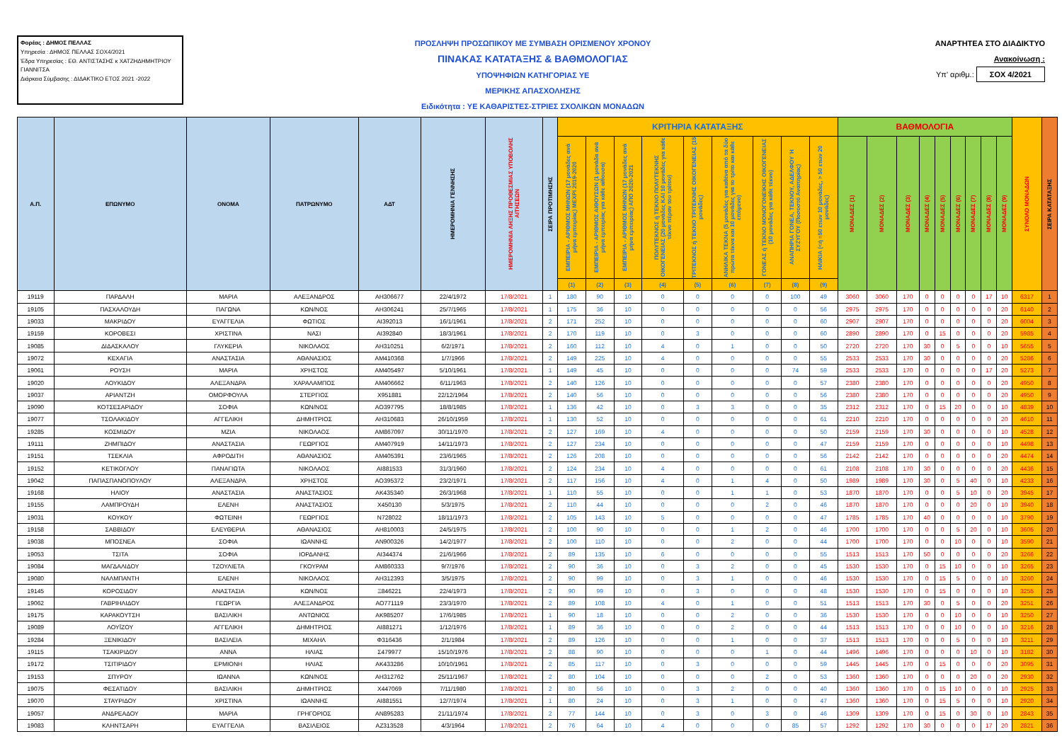Φορέας : ΔΗΜΟΣ ΠΕΛΛΑΣ
Υπηρεσία : ΔΗΜΟΣ ΠΕΛΛΑΣ ΣΟΧ4/2021
Έδρα Υπηρεσίας : ΕΘ. ΑΝΤΙΣΤΑΣΗΣ κ ΧΑΤΖΗΔΗΜΗΤΡΙΟΥ ΓΙΑΝΝΙΤΣΑ
Διάρκεια Σύμβασης : ΔΙΔΑΚΤΙΚΟ ΕΤΟΣ 2021 -2022
ΠΡΟΣΛΗΨΗ ΠΡΟΣΩΠΙΚΟΥ ΜΕ ΣΥΜΒΑΣΗ ΟΡΙΣΜΕΝΟΥ ΧΡΟΝΟΥ
ΠΙΝΑΚΑΣ ΚΑΤΑΤΑΞΗΣ & ΒΑΘΜΟΛΟΓΙΑΣ
ΥΠΟΨΗΦΙΩΝ ΚΑΤΗΓΟΡΙΑΣ ΥΕ
ΜΕΡΙΚΗΣ ΑΠΑΣΧΟΛΗΣΗΣ
Ειδικότητα : ΥΕ ΚΑΘΑΡΙΣΤΕΣ-ΣΤΡΙΕΣ ΣΧΟΛΙΚΩΝ ΜΟΝΑΔΩΝ
ΑΝΑΡΤΗΤΕΑ ΣΤΟ ΔΙΑΔΙΚΤΥΟ
Ανακοίνωση :
Υπ' αριθμ.: ΣΟΧ 4/2021
| Α.Π. | ΕΠΩΝΥΜΟ | ΟΝΟΜΑ | ΠΑΤΡΩΝΥΜΟ | ΑΔΤ | ΗΜΕΡΟΜΗΝΙΑ ΓΕΝΝΗΣΗΣ | ΗΜΕΡΟΜΗΝΙΑ ΛΗΞΗΣ ΠΡΟΘΕΣΜΙΑΣ ΥΠΟΒΟΛΗΣ ΑΙΤΗΣΕΩΝ | ΣΕΙΡΑ ΠΡΟΤΙΜΗΣΗΣ | ΚΡΙΤΗΡΙΑ ΚΑΤΑΤΑΞΗΣ | | | | | | | | | ΒΑΘΜΟΛΟΓΙΑ | | | | | | | | | ΣΥΝΟΛΟ ΜΟΝΑΔΩΝ | ΣΕΙΡΑ ΚΑΤΑΤΑΞΗΣ |
| --- | --- | --- | --- | --- | --- | --- | --- | --- | --- | --- | --- | --- | --- | --- | --- | --- | --- | --- | --- | --- | --- | --- | --- | --- | --- | --- | --- |
| | | | | | | | | ΕΜΠΕΙΡΙΑ - ΑΡΙΘΜΟΣ ΜΗΝΩΝ (17 μονάδες ανά μήνα εμπειρίας) ΜΕΧΡΙ 2019-2020 | ΕΜΠΕΙΡΙΑ - ΑΡΙΘΜΟΣ ΑΙΘΟΥΣΩΝ (1 μονάδα ανά μήνα εμπειρίας για κάθε αίθουσα) | ΕΜΠΕΙΡΙΑ - ΑΡΙΘΜΟΣ ΜΗΝΩΝ (17 μονάδες ανά μήνα εμπειρίας) ΑΠΟ 2020-2021 | ΠΟΛΥΤΕΚΝΟΣ ή ΤΕΚΝΟ ΠΟΛΥΤΕΚΝΗΣ ΟΙΚΟΓΕΝΕΙΑΣ (20 μονάδες ΚΑΙ 10 μονάδες για κάθε τέκνο πέραν του τρίτου) | ΤΡΙΤΕΚΝΟΣ ή ΤΕΚΝΟ ΤΡΙΤΕΚΝΗΣ ΟΙΚΟΓΕΝΕΙΑΣ (15 μονάδες) | ΑΝΗΛΙΚΑ ΤΕΚΝΑ (5 μονάδες για καθένα από τα δύο πρώτα τέκνα και 10 μονάδες για το τρίτο και κάθε επόμενο) | ΓΟΝΕΑΣ ή ΤΕΚΝΟ ΜΟΝΟΓΟΝΕΙΚΗΣ ΟΙΚΟΓΕΝΕΙΑΣ (10 μονάδες για κάθε τέκνο) | ΑΝΑΠΗΡΙΑ ΓΟΝΕΑ, ΤΕΚΝΟΥ, ΑΔΕΛΦΟΥ Ή ΣΥΖΥΓΟΥ (Ποσοστό Αναπηρίας) | ΗΛΙΚΙΑ (<ή =50 ετών 10 μονάδες, > 50 ετών 20 μονάδες) | ΜΟΝΑΔΕΣ (1) | ΜΟΝΑΔΕΣ (2) | ΜΟΝΑΔΕΣ (3) | ΜΟΝΑΔΕΣ (4) | ΜΟΝΑΔΕΣ (5) | ΜΟΝΑΔΕΣ (6) | ΜΟΝΑΔΕΣ (7) | ΜΟΝΑΔΕΣ (8) | ΜΟΝΑΔΕΣ (9) | | |
| | | | | | | | | (1) | (2) | (3) | (4) | (5) | (6) | (7) | (8) | (9) | | | | | | | | | | | |
| 19119 | ΠΑΡΔΑΛΗ | ΜΑΡΙΑ | ΑΛΕΞΑΝΔΡΟΣ | ΑΗ306677 | 22/4/1972 | 17/8/2021 | 1 | 180 | 90 | 10 | 0 | 0 | 0 | 0 | 100 | 49 | 3060 | 3060 | 170 | 0 | 0 | 0 | 0 | 17 | 10 | 6317 | 1 |
| 19105 | ΠΑΣΧΑΛΟΥΔΗ | ΠΑΓΩΝΑ | ΚΩΝ/ΝΟΣ | ΑΗ306241 | 25/7/1965 | 17/8/2021 | 1 | 175 | 36 | 10 | 0 | 0 | 0 | 0 | 0 | 56 | 2975 | 2975 | 170 | 0 | 0 | 0 | 0 | 0 | 20 | 6140 | 2 |
| 19033 | ΜΑΚΡΙΔΟΥ | ΕΥΑΓΓΕΛΙΑ | ΦΩΤΙΟΣ | ΑΙ392013 | 16/1/1961 | 17/8/2021 | 2 | 171 | 252 | 10 | 0 | 0 | 0 | 0 | 0 | 60 | 2907 | 2907 | 170 | 0 | 0 | 0 | 0 | 0 | 20 | 6004 | 3 |
| 19159 | ΚΟΡΟΒΕΣΙ | ΧΡΙΣΤΙΝΑ | ΝΑΣΙ | ΑΙ392840 | 18/3/1961 | 17/8/2021 | 2 | 170 | 119 | 10 | 0 | 3 | 0 | 0 | 0 | 60 | 2890 | 2890 | 170 | 0 | 15 | 0 | 0 | 0 | 20 | 5985 | 4 |
| 19085 | ΔΙΔΑΣΚΑΛΟΥ | ΓΛΥΚΕΡΙΑ | ΝΙΚΟΛΑΟΣ | ΑΗ310251 | 6/2/1971 | 17/8/2021 | 2 | 160 | 112 | 10 | 4 | 0 | 1 | 0 | 0 | 50 | 2720 | 2720 | 170 | 30 | 0 | 5 | 0 | 0 | 10 | 5655 | 5 |
| 19072 | ΚΕΧΑΓΙΑ | ΑΝΑΣΤΑΣΙΑ | ΑΘΑΝΑΣΙΟΣ | ΑΜ410368 | 1/7/1966 | 17/8/2021 | 2 | 149 | 225 | 10 | 4 | 0 | 0 | 0 | 0 | 55 | 2533 | 2533 | 170 | 30 | 0 | 0 | 0 | 0 | 20 | 5286 | 6 |
| 19061 | ΡΟΥΣΗ | ΜΑΡΙΑ | ΧΡΗΣΤΟΣ | ΑΜ405497 | 5/10/1961 | 17/8/2021 | 1 | 149 | 45 | 10 | 0 | 0 | 0 | 0 | 74 | 59 | 2533 | 2533 | 170 | 0 | 0 | 0 | 0 | 17 | 20 | 5273 | 7 |
| 19020 | ΛΟΥΚΙΔΟΥ | ΑΛΕΞΑΝΔΡΑ | ΧΑΡΑΛΑΜΠΟΣ | ΑΜ406662 | 6/11/1963 | 17/8/2021 | 2 | 140 | 126 | 10 | 0 | 0 | 0 | 0 | 0 | 57 | 2380 | 2380 | 170 | 0 | 0 | 0 | 0 | 0 | 20 | 4950 | 8 |
| 19037 | ΑΡΙΑΝΤΖΗ | ΟΜΟΡΦΟΥΛΑ | ΣΤΕΡΓΙΟΣ | Χ951881 | 22/12/1964 | 17/8/2021 | 2 | 140 | 56 | 10 | 0 | 0 | 0 | 0 | 0 | 56 | 2380 | 2380 | 170 | 0 | 0 | 0 | 0 | 0 | 20 | 4950 | 9 |
| 19090 | ΚΟΤΣΕΣΑΡΙΔΟΥ | ΣΟΦΙΑ | ΚΩΝ/ΝΟΣ | ΑΟ397795 | 18/8/1985 | 17/8/2021 | 1 | 136 | 42 | 10 | 0 | 3 | 3 | 0 | 0 | 35 | 2312 | 2312 | 170 | 0 | 15 | 20 | 0 | 0 | 10 | 4839 | 10 |
| 19077 | ΤΣΟΛΑΚΙΔΟΥ | ΑΓΓΕΛΙΚΗ | ΔΗΜΗΤΡΙΟΣ | ΑΗ310683 | 26/10/1959 | 17/8/2021 | 1 | 130 | 52 | 10 | 0 | 0 | 0 | 0 | 0 | 61 | 2210 | 2210 | 170 | 0 | 0 | 0 | 0 | 0 | 20 | 4610 | 11 |
| 19285 | ΚΟΣΜΙΔΟΥ | ΜΖΙΑ | ΝΙΚΟΛΑΟΣ | ΑΜ867097 | 30/11/1970 | 17/8/2021 | 2 | 127 | 169 | 10 | 4 | 0 | 0 | 0 | 0 | 50 | 2159 | 2159 | 170 | 30 | 0 | 0 | 0 | 0 | 10 | 4528 | 12 |
| 19111 | ΖΗΜΠΙΔΟΥ | ΑΝΑΣΤΑΣΙΑ | ΓΕΩΡΓΙΟΣ | ΑΜ407919 | 14/11/1973 | 17/8/2021 | 2 | 127 | 234 | 10 | 0 | 0 | 0 | 0 | 0 | 47 | 2159 | 2159 | 170 | 0 | 0 | 0 | 0 | 0 | 10 | 4498 | 13 |
| 19151 | ΤΣΕΚΛΙΑ | ΑΦΡΟΔΙΤΗ | ΑΘΑΝΑΣΙΟΣ | ΑΜ405391 | 23/6/1965 | 17/8/2021 | 2 | 126 | 208 | 10 | 0 | 0 | 0 | 0 | 0 | 56 | 2142 | 2142 | 170 | 0 | 0 | 0 | 0 | 0 | 20 | 4474 | 14 |
| 19152 | ΚΕΤΙΚΟΓΛΟΥ | ΠΑΝΑΓΙΩΤΑ | ΝΙΚΟΛΑΟΣ | ΑΙ881533 | 31/3/1960 | 17/8/2021 | 2 | 124 | 234 | 10 | 4 | 0 | 0 | 0 | 0 | 61 | 2108 | 2108 | 170 | 30 | 0 | 0 | 0 | 0 | 20 | 4436 | 15 |
| 19042 | ΠΑΠΑΣΠΑΝΟΠΟΥΛΟΥ | ΑΛΕΞΑΝΔΡΑ | ΧΡΗΣΤΟΣ | ΑΟ395372 | 23/2/1971 | 17/8/2021 | 2 | 117 | 156 | 10 | 4 | 0 | 1 | 4 | 0 | 50 | 1989 | 1989 | 170 | 30 | 0 | 5 | 40 | 0 | 10 | 4233 | 16 |
| 19168 | ΗΛΙΟΥ | ΑΝΑΣΤΑΣΙΑ | ΑΝΑΣΤΑΣΙΟΣ | ΑΚ435340 | 26/3/1968 | 17/8/2021 | 1 | 110 | 55 | 10 | 0 | 0 | 1 | 1 | 0 | 53 | 1870 | 1870 | 170 | 0 | 0 | 5 | 10 | 0 | 20 | 3945 | 17 |
| 19155 | ΛΑΜΠΡΟΥΔΗ | ΕΛΕΝΗ | ΑΝΑΣΤΑΣΙΟΣ | Χ450130 | 5/3/1975 | 17/8/2021 | 2 | 110 | 44 | 10 | 0 | 0 | 0 | 2 | 0 | 46 | 1870 | 1870 | 170 | 0 | 0 | 0 | 20 | 0 | 10 | 3940 | 18 |
| 19031 | ΚΟΥΚΟΥ | ΦΩΤΕΙΝΗ | ΓΕΩΡΓΙΟΣ | Ν728022 | 18/11/1973 | 17/8/2021 | 2 | 105 | 143 | 10 | 5 | 0 | 0 | 0 | 0 | 47 | 1785 | 1785 | 170 | 40 | 0 | 0 | 0 | 0 | 10 | 3790 | 19 |
| 19158 | ΣΑΒΒΙΔΟΥ | ΕΛΕΥΘΕΡΙΑ | ΑΘΑΝΑΣΙΟΣ | ΑΗ810003 | 24/5/1975 | 17/8/2021 | 2 | 100 | 90 | 10 | 0 | 0 | 1 | 2 | 0 | 46 | 1700 | 1700 | 170 | 0 | 0 | 5 | 20 | 0 | 10 | 3605 | 20 |
| 19038 | ΜΠΟΣΝΕΑ | ΣΟΦΙΑ | ΙΩΑΝΝΗΣ | ΑΝ900326 | 14/2/1977 | 17/8/2021 | 2 | 100 | 110 | 10 | 0 | 0 | 2 | 0 | 0 | 44 | 1700 | 1700 | 170 | 0 | 0 | 10 | 0 | 0 | 10 | 3590 | 21 |
| 19053 | ΤΣΙΤΑ | ΣΟΦΙΑ | ΙΟΡΔΑΝΗΣ | ΑΙ344374 | 21/6/1966 | 17/8/2021 | 2 | 89 | 135 | 10 | 6 | 0 | 0 | 0 | 0 | 55 | 1513 | 1513 | 170 | 50 | 0 | 0 | 0 | 0 | 20 | 3266 | 22 |
| 19084 | ΜΑΓΔΑΛΙΔΟΥ | ΤΖΟΥΛΙΕΤΑ | ΓΚΟΥΡΑΜ | ΑΜ860333 | 9/7/1976 | 17/8/2021 | 2 | 90 | 36 | 10 | 0 | 3 | 2 | 0 | 0 | 45 | 1530 | 1530 | 170 | 0 | 15 | 10 | 0 | 0 | 10 | 3265 | 23 |
| 19080 | ΝΑΛΜΠΑΝΤΗ | ΕΛΕΝΗ | ΝΙΚΟΛΑΟΣ | ΑΗ312393 | 3/5/1975 | 17/8/2021 | 2 | 90 | 99 | 10 | 0 | 3 | 1 | 0 | 0 | 46 | 1530 | 1530 | 170 | 0 | 15 | 5 | 0 | 0 | 10 | 3260 | 24 |
| 19145 | ΚΟΡΟΣΙΔΟΥ | ΑΝΑΣΤΑΣΙΑ | ΚΩΝ/ΝΟΣ | Ξ846221 | 22/4/1973 | 17/8/2021 | 2 | 90 | 99 | 10 | 0 | 3 | 0 | 0 | 0 | 48 | 1530 | 1530 | 170 | 0 | 15 | 0 | 0 | 0 | 10 | 3255 | 25 |
| 19062 | ΓΑΒΡΙΗΛΙΔΟΥ | ΓΕΩΡΓΙΑ | ΑΛΕΞΑΝΔΡΟΣ | ΑΟ771119 | 23/3/1970 | 17/8/2021 | 2 | 89 | 108 | 10 | 4 | 0 | 1 | 0 | 0 | 51 | 1513 | 1513 | 170 | 30 | 0 | 5 | 0 | 0 | 20 | 3251 | 26 |
| 19175 | ΚΑΡΑΚΟΥΤΣΗ | ΒΑΣΙΛΙΚΗ | ΑΝΤΩΝΙΟΣ | ΑΚ985207 | 17/6/1985 | 17/8/2021 | 1 | 90 | 18 | 10 | 0 | 0 | 2 | 0 | 0 | 36 | 1530 | 1530 | 170 | 0 | 0 | 10 | 0 | 0 | 10 | 3250 | 27 |
| 19089 | ΛΟΥΪΖΟΥ | ΑΓΓΕΛΙΚΗ | ΔΗΜΗΤΡΙΟΣ | ΑΙ881271 | 1/12/1976 | 17/8/2021 | 1 | 89 | 36 | 10 | 0 | 0 | 2 | 0 | 0 | 44 | 1513 | 1513 | 170 | 0 | 0 | 10 | 0 | 0 | 10 | 3216 | 28 |
| 19284 | ΞΕΝΙΚΙΔΟΥ | ΒΑΣΙΛΕΙΑ | ΜΙΧΑΗΛ | Φ316436 | 2/1/1984 | 17/8/2021 | 2 | 89 | 126 | 10 | 0 | 0 | 1 | 0 | 0 | 37 | 1513 | 1513 | 170 | 0 | 0 | 5 | 0 | 0 | 10 | 3211 | 29 |
| 19115 | ΤΣΑΚΙΡΙΔΟΥ | ΑΝΝΑ | ΗΛΙΑΣ | Σ479977 | 15/10/1976 | 17/8/2021 | 2 | 88 | 90 | 10 | 0 | 0 | 0 | 1 | 0 | 44 | 1496 | 1496 | 170 | 0 | 0 | 0 | 10 | 0 | 10 | 3182 | 30 |
| 19172 | ΤΣΙΤΙΡΙΔΟΥ | ΕΡΜΙΟΝΗ | ΗΛΙΑΣ | ΑΚ433286 | 10/10/1961 | 17/8/2021 | 2 | 85 | 117 | 10 | 0 | 3 | 0 | 0 | 0 | 59 | 1445 | 1445 | 170 | 0 | 15 | 0 | 0 | 0 | 20 | 3095 | 31 |
| 19153 | ΣΠΥΡΟΥ | ΙΩΑΝΝΑ | ΚΩΝ/ΝΟΣ | ΑΗ312762 | 25/11/1967 | 17/8/2021 | 2 | 80 | 104 | 10 | 0 | 0 | 0 | 2 | 0 | 53 | 1360 | 1360 | 170 | 0 | 0 | 0 | 20 | 0 | 20 | 2930 | 32 |
| 19075 | ΦΕΣΑΤΙΔΟΥ | ΒΑΣΙΛΙΚΗ | ΔΗΜΗΤΡΙΟΣ | Χ447069 | 7/11/1980 | 17/8/2021 | 2 | 80 | 56 | 10 | 0 | 3 | 2 | 0 | 0 | 40 | 1360 | 1360 | 170 | 0 | 15 | 10 | 0 | 0 | 10 | 2925 | 33 |
| 19070 | ΣΤΑΥΡΙΔΟΥ | ΧΡΙΣΤΙΝΑ | ΙΩΑΝΝΗΣ | ΑΙ881551 | 12/7/1974 | 17/8/2021 | 1 | 80 | 24 | 10 | 0 | 3 | 1 | 0 | 0 | 47 | 1360 | 1360 | 170 | 0 | 15 | 5 | 0 | 0 | 10 | 2920 | 34 |
| 19057 | ΑΝΔΡΕΑΔΟΥ | ΜΑΡΙΑ | ΓΡΗΓΟΡΙΟΣ | ΑΝ895283 | 21/11/1974 | 17/8/2021 | 2 | 77 | 144 | 10 | 0 | 3 | 0 | 3 | 0 | 46 | 1309 | 1309 | 170 | 0 | 15 | 0 | 30 | 0 | 10 | 2843 | 35 |
| 19083 | ΚΛΗΝΤΣΑΡΗ | ΕΥΑΓΓΕΛΙΑ | ΒΑΣΙΛΕΙΟΣ | ΑΖ313528 | 4/3/1964 | 17/8/2021 | 2 | 76 | 64 | 10 | 4 | 0 | 0 | 0 | 85 | 57 | 1292 | 1292 | 170 | 30 | 0 | 0 | 0 | 17 | 20 | 2821 | 36 |